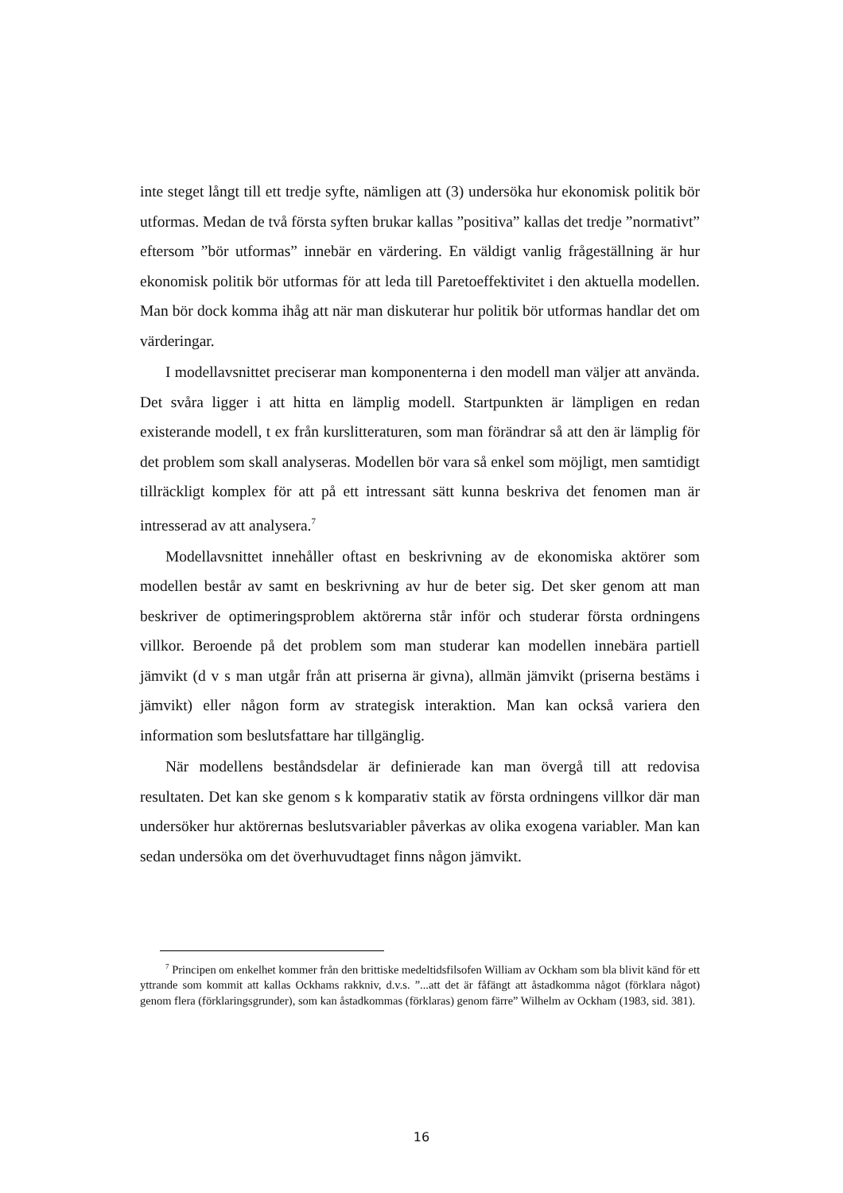inte steget långt till ett tredje syfte, nämligen att (3) undersöka hur ekonomisk politik bör utformas. Medan de två första syften brukar kallas ”positiva” kallas det tredje ”normativt” eftersom ”bör utformas” innebär en värdering. En väldigt vanlig frågeställning är hur ekonomisk politik bör utformas för att leda till Paretoeffektivitet i den aktuella modellen. Man bör dock komma ihåg att när man diskuterar hur politik bör utformas handlar det om värderingar.
I modellavsnittet preciserar man komponenterna i den modell man väljer att använda. Det svåra ligger i att hitta en lämplig modell. Startpunkten är lämpligen en redan existerande modell, t ex från kurslitteraturen, som man förändrar så att den är lämplig för det problem som skall analyseras. Modellen bör vara så enkel som möjligt, men samtidigt tillräckligt komplex för att på ett intressant sätt kunna beskriva det fenomen man är intresserad av att analysera.<sup>7</sup>
Modellavsnittet innehåller oftast en beskrivning av de ekonomiska aktörer som modellen består av samt en beskrivning av hur de beter sig. Det sker genom att man beskriver de optimeringsproblem aktörerna står inför och studerar första ordningens villkor. Beroende på det problem som man studerar kan modellen innebära partiell jämvikt (d v s man utgår från att priserna är givna), allmän jämvikt (priserna bestäms i jämvikt) eller någon form av strategisk interaktion. Man kan också variera den information som beslutsfattare har tillgänglig.
När modellens beståndsdelar är definierade kan man övergå till att redovisa resultaten. Det kan ske genom s k komparativ statik av första ordningens villkor där man undersöker hur aktörernas beslutsvariabler påverkas av olika exogena variabler. Man kan sedan undersöka om det överhuvudtaget finns någon jämvikt.
<sup>7</sup> Principen om enkelhet kommer från den brittiske medeltidsfilsofen William av Ockham som bla blivit känd för ett yttrande som kommit att kallas Ockhams rakkniv, d.v.s. ”...att det är fåfängt att åstadkomma något (förklara något) genom flera (förklaringsgrunder), som kan åstadkommas (förklaras) genom färre” Wilhelm av Ockham (1983, sid. 381).
16